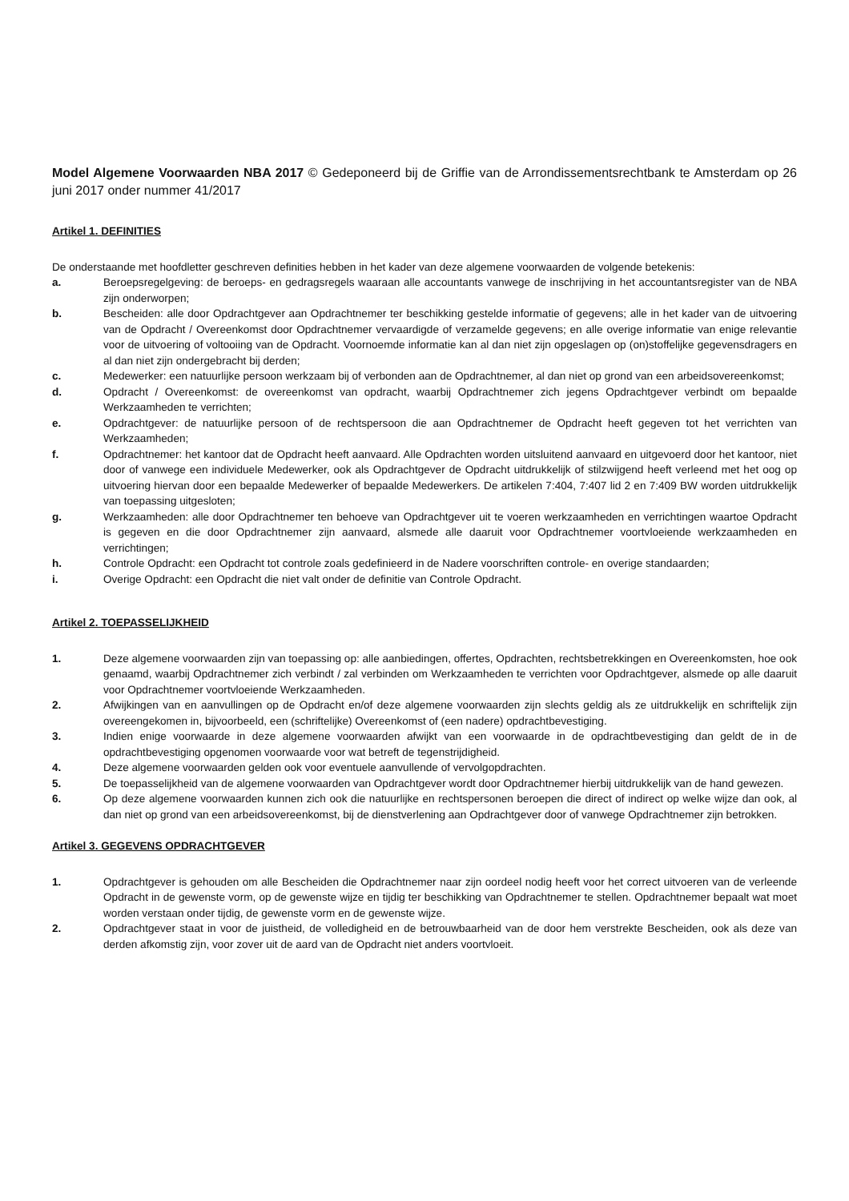Model Algemene Voorwaarden NBA 2017 © Gedeponeerd bij de Griffie van de Arrondissementsrechtbank te Amsterdam op 26 juni 2017 onder nummer 41/2017
Artikel 1. DEFINITIES
De onderstaande met hoofdletter geschreven definities hebben in het kader van deze algemene voorwaarden de volgende betekenis:
a. Beroepsregelgeving: de beroeps- en gedragsregels waaraan alle accountants vanwege de inschrijving in het accountantsregister van de NBA zijn onderworpen;
b. Bescheiden: alle door Opdrachtgever aan Opdrachtnemer ter beschikking gestelde informatie of gegevens; alle in het kader van de uitvoering van de Opdracht / Overeenkomst door Opdrachtnemer vervaardigde of verzamelde gegevens; en alle overige informatie van enige relevantie voor de uitvoering of voltooiing van de Opdracht. Voornoemde informatie kan al dan niet zijn opgeslagen op (on)stoffelijke gegevensdragers en al dan niet zijn ondergebracht bij derden;
c. Medewerker: een natuurlijke persoon werkzaam bij of verbonden aan de Opdrachtnemer, al dan niet op grond van een arbeidsovereenkomst;
d. Opdracht / Overeenkomst: de overeenkomst van opdracht, waarbij Opdrachtnemer zich jegens Opdrachtgever verbindt om bepaalde Werkzaamheden te verrichten;
e. Opdrachtgever: de natuurlijke persoon of de rechtspersoon die aan Opdrachtnemer de Opdracht heeft gegeven tot het verrichten van Werkzaamheden;
f. Opdrachtnemer: het kantoor dat de Opdracht heeft aanvaard. Alle Opdrachten worden uitsluitend aanvaard en uitgevoerd door het kantoor, niet door of vanwege een individuele Medewerker, ook als Opdrachtgever de Opdracht uitdrukkelijk of stilzwijgend heeft verleend met het oog op uitvoering hiervan door een bepaalde Medewerker of bepaalde Medewerkers. De artikelen 7:404, 7:407 lid 2 en 7:409 BW worden uitdrukkelijk van toepassing uitgesloten;
g. Werkzaamheden: alle door Opdrachtnemer ten behoeve van Opdrachtgever uit te voeren werkzaamheden en verrichtingen waartoe Opdracht is gegeven en die door Opdrachtnemer zijn aanvaard, alsmede alle daaruit voor Opdrachtnemer voortvloeiende werkzaamheden en verrichtingen;
h. Controle Opdracht: een Opdracht tot controle zoals gedefinieerd in de Nadere voorschriften controle- en overige standaarden;
i. Overige Opdracht: een Opdracht die niet valt onder de definitie van Controle Opdracht.
Artikel 2. TOEPASSELIJKHEID
1. Deze algemene voorwaarden zijn van toepassing op: alle aanbiedingen, offertes, Opdrachten, rechtsbetrekkingen en Overeenkomsten, hoe ook genaamd, waarbij Opdrachtnemer zich verbindt / zal verbinden om Werkzaamheden te verrichten voor Opdrachtgever, alsmede op alle daaruit voor Opdrachtnemer voortvloeiende Werkzaamheden.
2. Afwijkingen van en aanvullingen op de Opdracht en/of deze algemene voorwaarden zijn slechts geldig als ze uitdrukkelijk en schriftelijk zijn overeengekomen in, bijvoorbeeld, een (schriftelijke) Overeenkomst of (een nadere) opdrachtbevestiging.
3. Indien enige voorwaarde in deze algemene voorwaarden afwijkt van een voorwaarde in de opdrachtbevestiging dan geldt de in de opdrachtbevestiging opgenomen voorwaarde voor wat betreft de tegenstrijdigheid.
4. Deze algemene voorwaarden gelden ook voor eventuele aanvullende of vervolgopdrachten.
5. De toepasselijkheid van de algemene voorwaarden van Opdrachtgever wordt door Opdrachtnemer hierbij uitdrukkelijk van de hand gewezen.
6. Op deze algemene voorwaarden kunnen zich ook die natuurlijke en rechtspersonen beroepen die direct of indirect op welke wijze dan ook, al dan niet op grond van een arbeidsovereenkomst, bij de dienstverlening aan Opdrachtgever door of vanwege Opdrachtnemer zijn betrokken.
Artikel 3. GEGEVENS OPDRACHTGEVER
1. Opdrachtgever is gehouden om alle Bescheiden die Opdrachtnemer naar zijn oordeel nodig heeft voor het correct uitvoeren van de verleende Opdracht in de gewenste vorm, op de gewenste wijze en tijdig ter beschikking van Opdrachtnemer te stellen. Opdrachtnemer bepaalt wat moet worden verstaan onder tijdig, de gewenste vorm en de gewenste wijze.
2. Opdrachtgever staat in voor de juistheid, de volledigheid en de betrouwbaarheid van de door hem verstrekte Bescheiden, ook als deze van derden afkomstig zijn, voor zover uit de aard van de Opdracht niet anders voortvloeit.